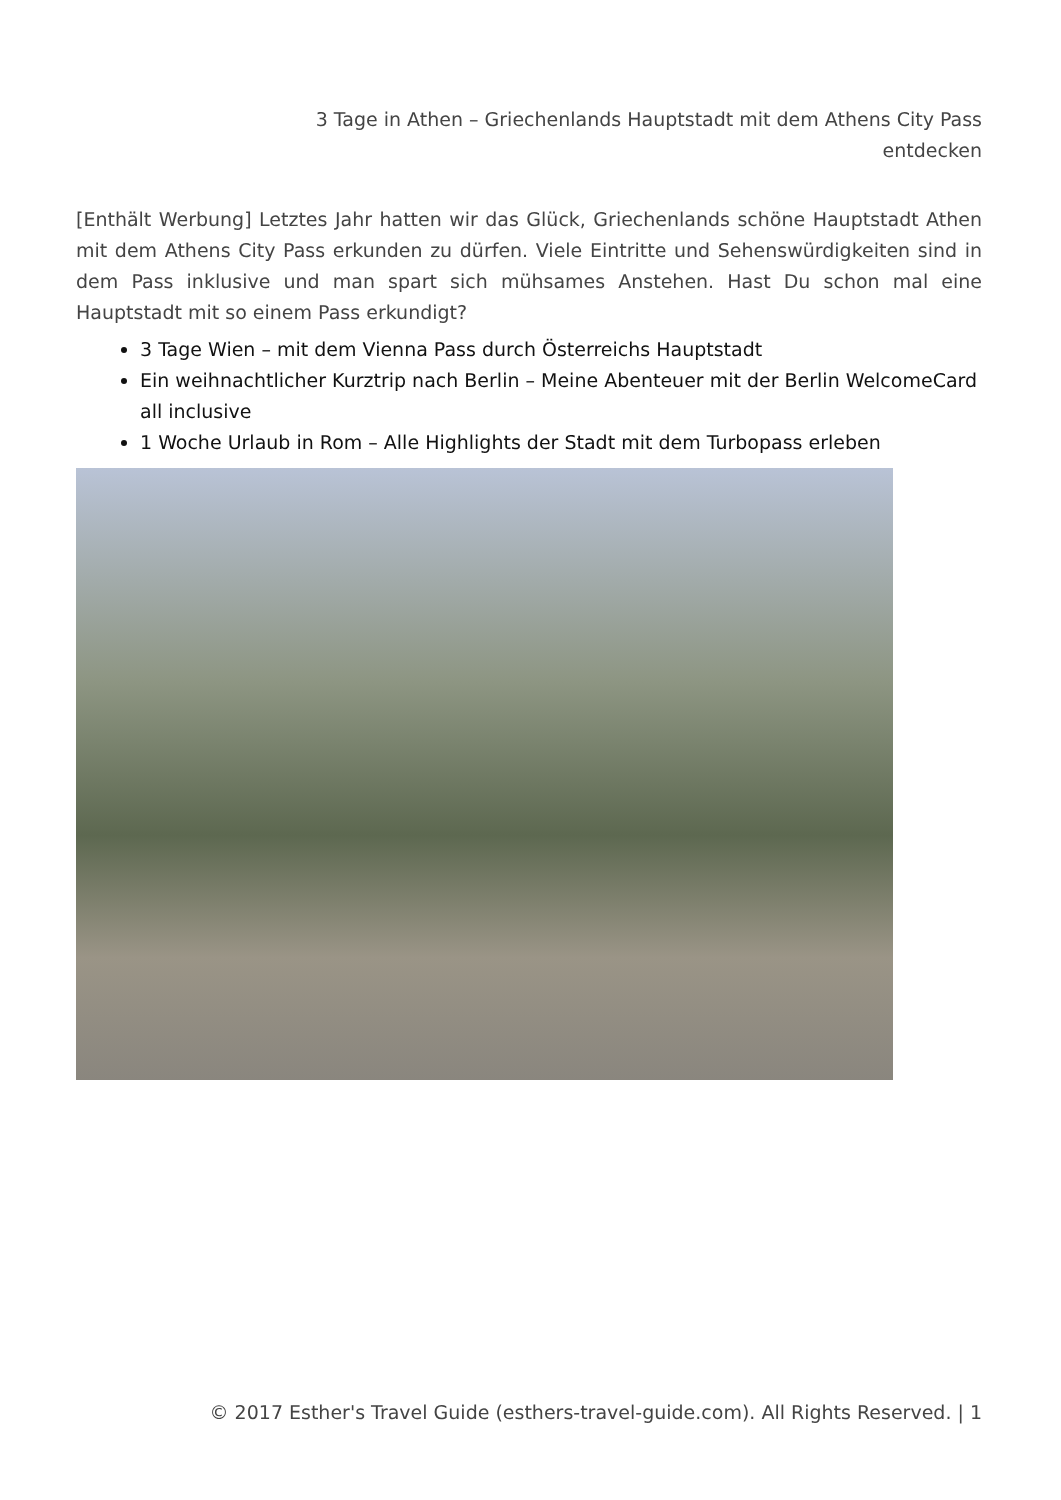3 Tage in Athen – Griechenlands Hauptstadt mit dem Athens City Pass
entdecken
[Enthält Werbung] Letztes Jahr hatten wir das Glück, Griechenlands schöne Hauptstadt Athen mit dem Athens City Pass erkunden zu dürfen. Viele Eintritte und Sehenswürdigkeiten sind in dem Pass inklusive und man spart sich mühsames Anstehen. Hast Du schon mal eine Hauptstadt mit so einem Pass erkundigt?
3 Tage Wien – mit dem Vienna Pass durch Österreichs Hauptstadt
Ein weihnachtlicher Kurztrip nach Berlin – Meine Abenteuer mit der Berlin WelcomeCard all inclusive
1 Woche Urlaub in Rom – Alle Highlights der Stadt mit dem Turbopass erleben
© 2017 Esther's Travel Guide (esthers-travel-guide.com). All Rights Reserved. | 1